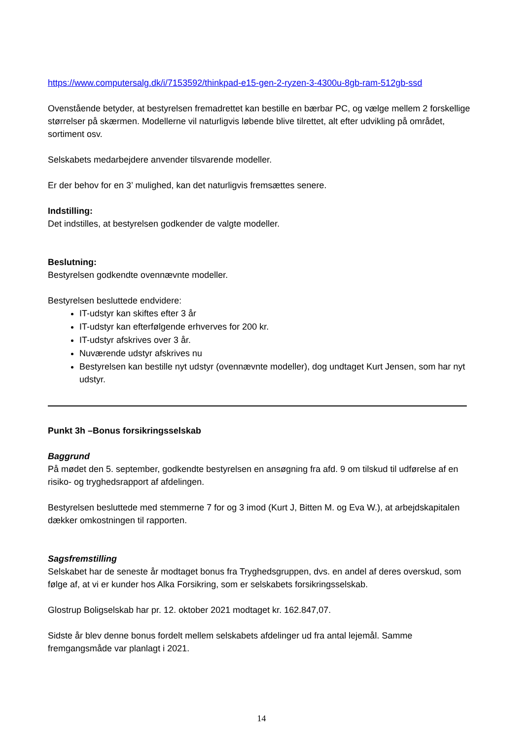https://www.computersalg.dk/i/7153592/thinkpad-e15-gen-2-ryzen-3-4300u-8gb-ram-512gb-ssd
Ovenstående betyder, at bestyrelsen fremadrettet kan bestille en bærbar PC, og vælge mellem 2 forskellige størrelser på skærmen. Modellerne vil naturligvis løbende blive tilrettet, alt efter udvikling på området, sortiment osv.
Selskabets medarbejdere anvender tilsvarende modeller.
Er der behov for en 3’ mulighed, kan det naturligvis fremsættes senere.
Indstilling:
Det indstilles, at bestyrelsen godkender de valgte modeller.
Beslutning:
Bestyrelsen godkendte ovennævnte modeller.
Bestyrelsen besluttede endvidere:
IT-udstyr kan skiftes efter 3 år
IT-udstyr kan efterfølgende erhverves for 200 kr.
IT-udstyr afskrives over 3 år.
Nuværende udstyr afskrives nu
Bestyrelsen kan bestille nyt udstyr (ovennævnte modeller), dog undtaget Kurt Jensen, som har nyt udstyr.
Punkt 3h –Bonus forsikringsselskab
Baggrund
På mødet den 5. september, godkendte bestyrelsen en ansøgning fra afd. 9 om tilskud til udførelse af en risiko- og tryghedsrapport af afdelingen.
Bestyrelsen besluttede med stemmerne 7 for og 3 imod (Kurt J, Bitten M. og Eva W.), at arbejdskapitalen dækker omkostningen til rapporten.
Sagsfremstilling
Selskabet har de seneste år modtaget bonus fra Tryghedsgruppen, dvs. en andel af deres overskud, som følge af, at vi er kunder hos Alka Forsikring, som er selskabets forsikringsselskab.
Glostrup Boligselskab har pr. 12. oktober 2021 modtaget kr. 162.847,07.
Sidste år blev denne bonus fordelt mellem selskabets afdelinger ud fra antal lejemål. Samme fremgangsmåde var planlagt i 2021.
14